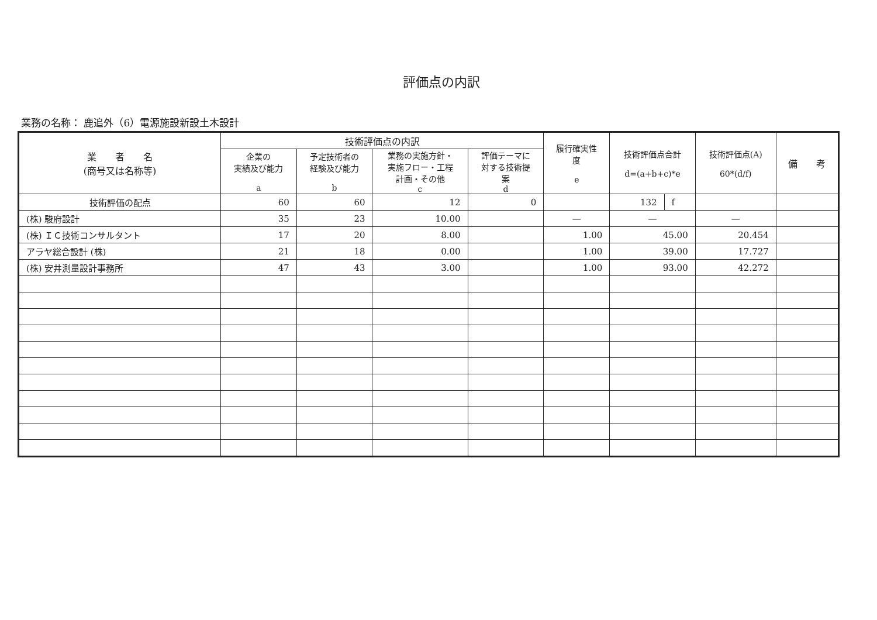評価点の内訳
業務の名称： 鹿追外（6）電源施設新設土木設計
| 業 者 名 (商号又は名称等) | 技術評価点の内訳 | | | | 履行確実性 度 e | 技術評価点合計 d=(a+b+c)*e | | 技術評価点(A) 60*(d/f) | 備 考 |
| --- | --- | --- | --- | --- | --- | --- | --- | --- | --- |
| | 企業の 実績及び能力 a | 予定技術者の 経験及び能力 b | 業務の実施方針・ 実施フロー・工程 計画・その他 c | 評価テーマに 対する技術提 案 d | | | | | |
| 技術評価の配点 | 60 | 60 | 12 | 0 | | 132 | f | | |
| (株) 駿府設計 | 35 | 23 | 10.00 | | — | — | | — | |
| (株) ＩＣ技術コンサルタント | 17 | 20 | 8.00 | | 1.00 | 45.00 | | 20.454 | |
| アラヤ総合設計 (株) | 21 | 18 | 0.00 | | 1.00 | 39.00 | | 17.727 | |
| (株) 安井測量設計事務所 | 47 | 43 | 3.00 | | 1.00 | 93.00 | | 42.272 | |